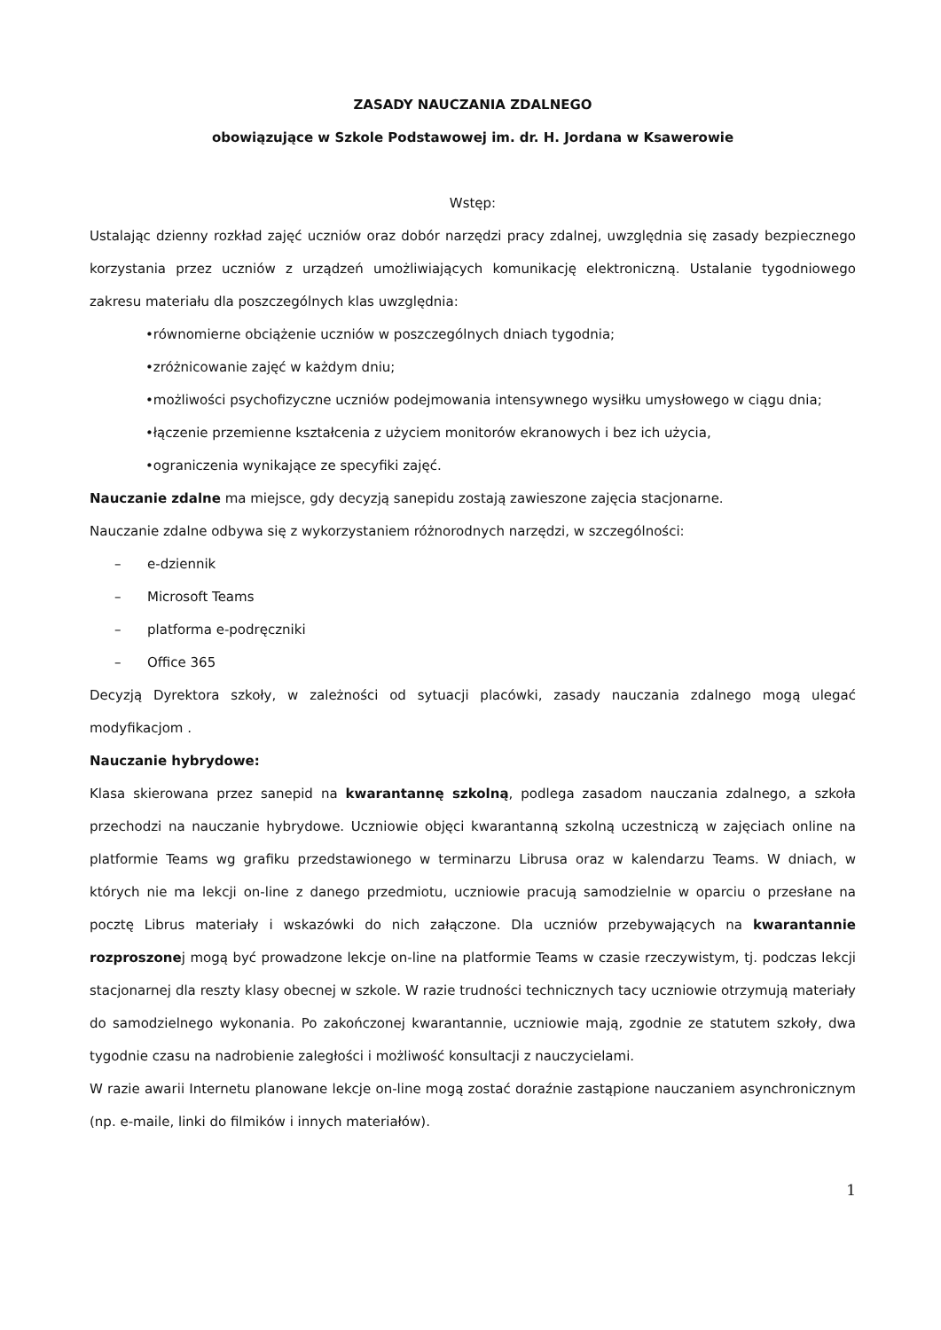ZASADY NAUCZANIA ZDALNEGO
obowiązujące w Szkole Podstawowej im. dr. H. Jordana w Ksawerowie
Wstęp:
Ustalając dzienny rozkład zajęć uczniów oraz dobór narzędzi pracy zdalnej, uwzględnia się zasady bezpiecznego korzystania przez uczniów z urządzeń umożliwiających komunikację elektroniczną. Ustalanie tygodniowego zakresu materiału dla poszczególnych klas uwzględnia:
•równomierne obciążenie uczniów w poszczególnych dniach tygodnia;
•zróżnicowanie zajęć w każdym dniu;
•możliwości psychofizyczne uczniów podejmowania intensywnego wysiłku umysłowego w ciągu dnia;
•łączenie przemienne kształcenia z użyciem monitorów ekranowych i bez ich użycia,
•ograniczenia wynikające ze specyfiki zajęć.
Nauczanie zdalne ma miejsce, gdy decyzją sanepidu zostają zawieszone zajęcia stacjonarne.
Nauczanie zdalne odbywa się z wykorzystaniem różnorodnych narzędzi, w szczególności:
– e-dziennik
– Microsoft Teams
– platforma e-podręczniki
– Office 365
Decyzją Dyrektora szkoły, w zależności od sytuacji placówki, zasady nauczania zdalnego mogą ulegać modyfikacjom .
Nauczanie hybrydowe:
Klasa skierowana przez sanepid na kwarantannę szkolną, podlega zasadom nauczania zdalnego, a szkoła przechodzi na nauczanie hybrydowe. Uczniowie objęci kwarantanną szkolną uczestniczą w zajęciach online na platformie Teams wg grafiku przedstawionego w terminarzu Librusa oraz w kalendarzu Teams. W dniach, w których nie ma lekcji on-line z danego przedmiotu, uczniowie pracują samodzielnie w oparciu o przesłane na pocztę Librus materiały i wskazówki do nich załączone. Dla uczniów przebywających na kwarantannie rozproszonej mogą być prowadzone lekcje on-line na platformie Teams w czasie rzeczywistym, tj. podczas lekcji stacjonarnej dla reszty klasy obecnej w szkole. W razie trudności technicznych tacy uczniowie otrzymują materiały do samodzielnego wykonania. Po zakończonej kwarantannie, uczniowie mają, zgodnie ze statutem szkoły, dwa tygodnie czasu na nadrobienie zaległości i możliwość konsultacji z nauczycielami.
W razie awarii Internetu planowane lekcje on-line mogą zostać doraźnie zastąpione nauczaniem asynchronicznym (np. e-maile, linki do filmików i innych materiałów).
1